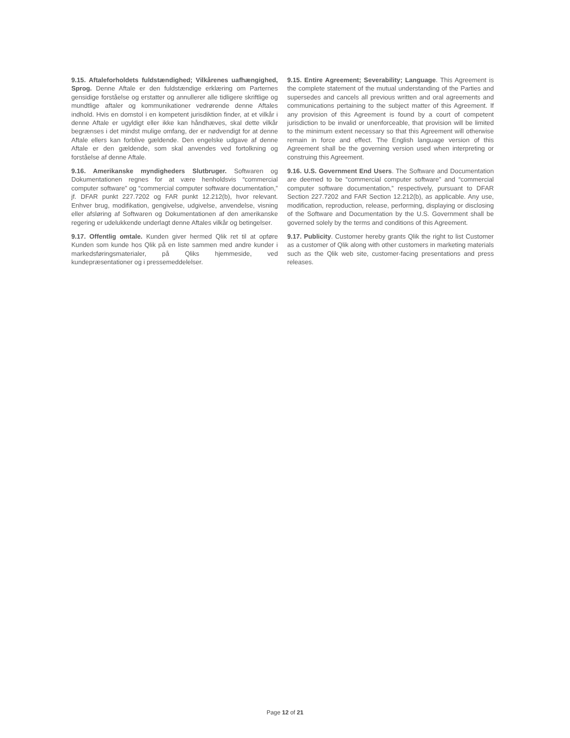9.15. Aftaleforholdets fuldstændighed; Vilkårenes uafhængighed, Sprog. Denne Aftale er den fuldstændige erklæring om Parternes gensidige forståelse og erstatter og annullerer alle tidligere skriftlige og mundtlige aftaler og kommunikationer vedrørende denne Aftales indhold. Hvis en domstol i en kompetent jurisdiktion finder, at et vilkår i denne Aftale er ugyldigt eller ikke kan håndhæves, skal dette vilkår begrænses i det mindst mulige omfang, der er nødvendigt for at denne Aftale ellers kan forblive gældende. Den engelske udgave af denne Aftale er den gældende, som skal anvendes ved fortolkning og forståelse af denne Aftale.
9.15. Entire Agreement; Severability; Language. This Agreement is the complete statement of the mutual understanding of the Parties and supersedes and cancels all previous written and oral agreements and communications pertaining to the subject matter of this Agreement. If any provision of this Agreement is found by a court of competent jurisdiction to be invalid or unenforceable, that provision will be limited to the minimum extent necessary so that this Agreement will otherwise remain in force and effect. The English language version of this Agreement shall be the governing version used when interpreting or construing this Agreement.
9.16. Amerikanske myndigheders Slutbruger. Softwaren og Dokumentationen regnes for at være henholdsvis “commercial computer software” og “commercial computer software documentation,” jf. DFAR punkt 227.7202 og FAR punkt 12.212(b), hvor relevant. Enhver brug, modifikation, gengivelse, udgivelse, anvendelse, visning eller afsløring af Softwaren og Dokumentationen af den amerikanske regering er udelukkende underlagt denne Aftales vilkår og betingelser.
9.16. U.S. Government End Users. The Software and Documentation are deemed to be “commercial computer software” and “commercial computer software documentation,” respectively, pursuant to DFAR Section 227.7202 and FAR Section 12.212(b), as applicable. Any use, modification, reproduction, release, performing, displaying or disclosing of the Software and Documentation by the U.S. Government shall be governed solely by the terms and conditions of this Agreement.
9.17. Offentlig omtale. Kunden giver hermed Qlik ret til at opføre Kunden som kunde hos Qlik på en liste sammen med andre kunder i markedsføringsmaterialer, på Qliks hjemmeside, ved kundepræsentationer og i pressemeddelelser.
9.17. Publicity. Customer hereby grants Qlik the right to list Customer as a customer of Qlik along with other customers in marketing materials such as the Qlik web site, customer-facing presentations and press releases.
Page 12 of 21